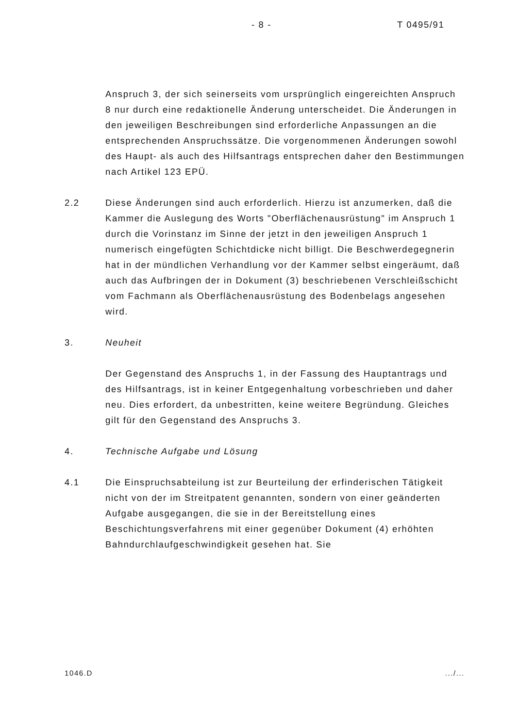- 8 - T 0495/91
Anspruch 3, der sich seinerseits vom ursprünglich eingereichten Anspruch 8 nur durch eine redaktionelle Änderung unterscheidet. Die Änderungen in den jeweiligen Beschreibungen sind erforderliche Anpassungen an die entsprechenden Anspruchssätze. Die vorgenommenen Änderungen sowohl des Haupt- als auch des Hilfsantrags entsprechen daher den Bestimmungen nach Artikel 123 EPÜ.
2.2 Diese Änderungen sind auch erforderlich. Hierzu ist anzumerken, daß die Kammer die Auslegung des Worts "Oberflächenausrüstung" im Anspruch 1 durch die Vorinstanz im Sinne der jetzt in den jeweiligen Anspruch 1 numerisch eingefügten Schichtdicke nicht billigt. Die Beschwerdegegnerin hat in der mündlichen Verhandlung vor der Kammer selbst eingeräumt, daß auch das Aufbringen der in Dokument (3) beschriebenen Verschleißschicht vom Fachmann als Oberflächenausrüstung des Bodenbelags angesehen wird.
3. Neuheit
Der Gegenstand des Anspruchs 1, in der Fassung des Hauptantrags und des Hilfsantrags, ist in keiner Entgegenhaltung vorbeschrieben und daher neu. Dies erfordert, da unbestritten, keine weitere Begründung. Gleiches gilt für den Gegenstand des Anspruchs 3.
4. Technische Aufgabe und Lösung
4.1 Die Einspruchsabteilung ist zur Beurteilung der erfinderischen Tätigkeit nicht von der im Streitpatent genannten, sondern von einer geänderten Aufgabe ausgegangen, die sie in der Bereitstellung eines Beschichtungsverfahrens mit einer gegenüber Dokument (4) erhöhten Bahndurchlaufgeschwindigkeit gesehen hat. Sie
1046.D.../...